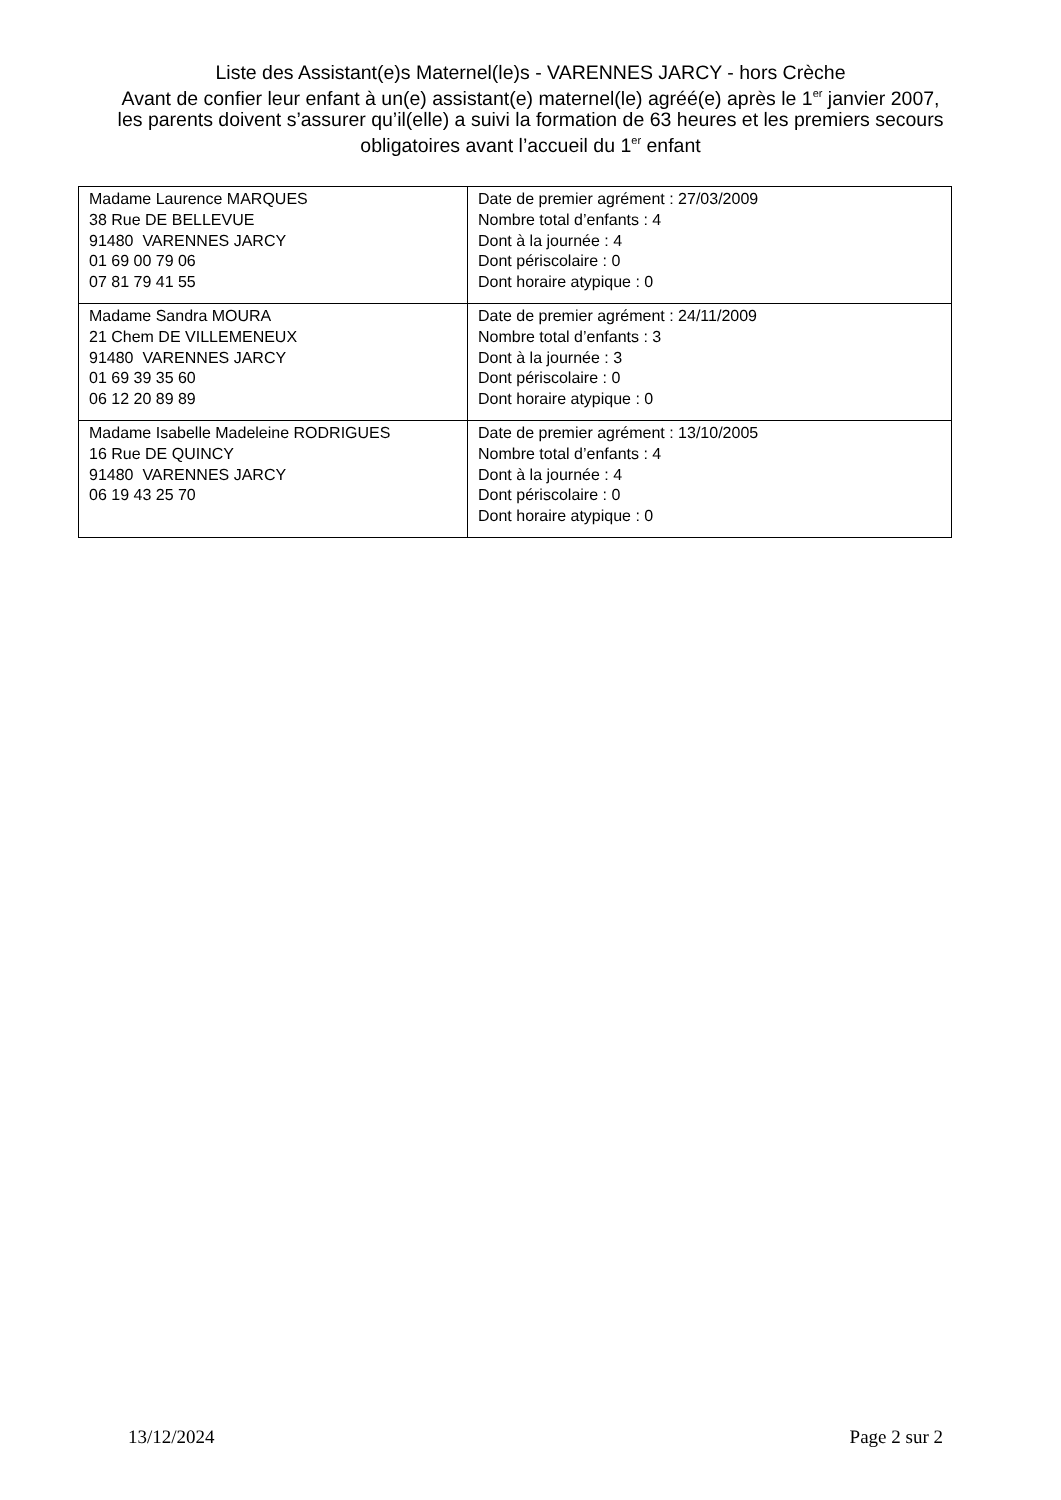Liste des Assistant(e)s Maternel(le)s - VARENNES JARCY - hors Crèche
Avant de confier leur enfant à un(e) assistant(e) maternel(le) agréé(e) après le 1<sup>er</sup> janvier 2007, les parents doivent s’assurer qu’il(elle) a suivi la formation de 63 heures et les premiers secours obligatoires avant l’accueil du 1<sup>er</sup> enfant
| Madame Laurence MARQUES 38 Rue DE BELLEVUE 91480 VARENNES JARCY 01 69 00 79 06 07 81 79 41 55 | Date de premier agrément : 27/03/2009 Nombre total d’enfants : 4 Dont à la journée : 4 Dont périscolaire : 0 Dont horaire atypique : 0 |
| Madame Sandra MOURA 21 Chem DE VILLEMENEUX 91480 VARENNES JARCY 01 69 39 35 60 06 12 20 89 89 | Date de premier agrément : 24/11/2009 Nombre total d’enfants : 3 Dont à la journée : 3 Dont périscolaire : 0 Dont horaire atypique : 0 |
| Madame Isabelle Madeleine RODRIGUES 16 Rue DE QUINCY 91480 VARENNES JARCY 06 19 43 25 70 | Date de premier agrément : 13/10/2005 Nombre total d’enfants : 4 Dont à la journée : 4 Dont périscolaire : 0 Dont horaire atypique : 0 |
13/12/2024 Page 2 sur 2